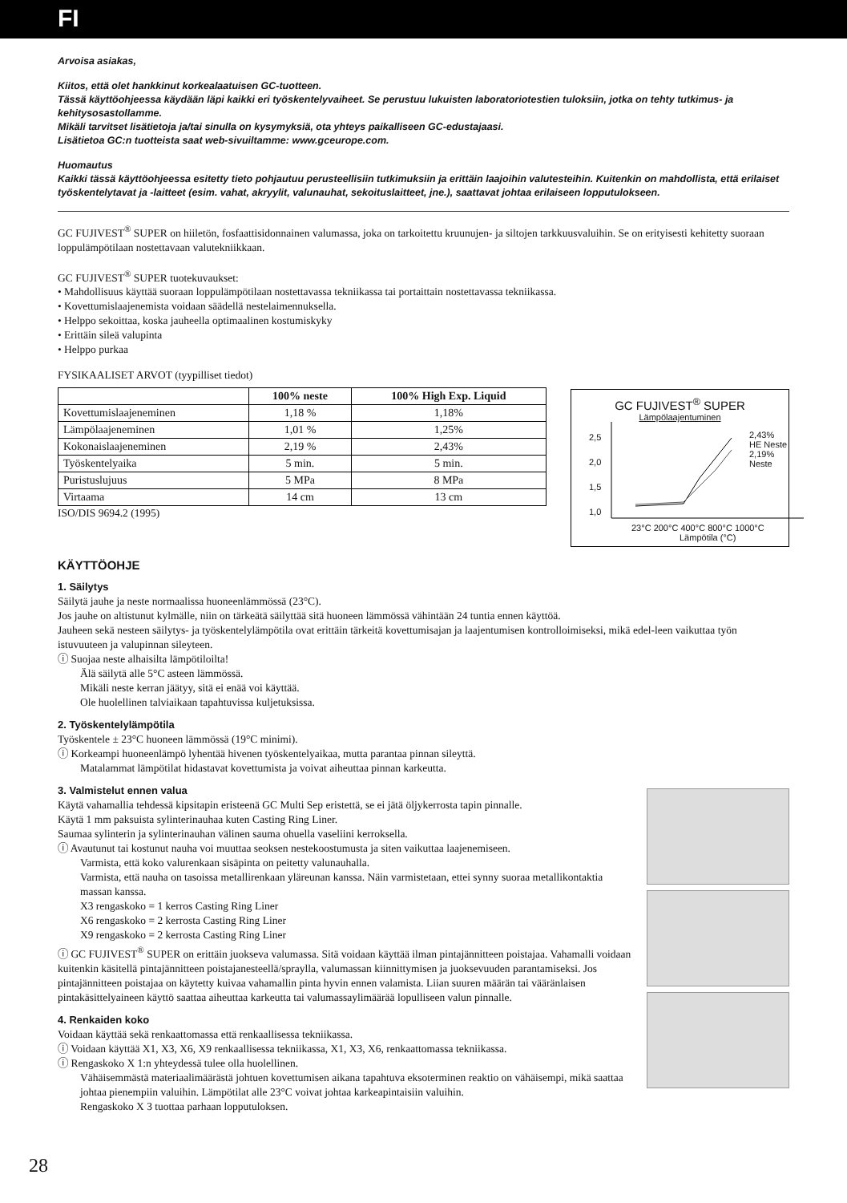FI
Arvoisa asiakas,
Kiitos, että olet hankkinut korkealaatuisen GC-tuotteen.
Tässä käyttöohjeessa käydään läpi kaikki eri työskentelyvaiheet. Se perustuu lukuisten laboratoriotestien tuloksiin, jotka on tehty tutkimus- ja kehitysosastollamme.
Mikäli tarvitset lisätietoja ja/tai sinulla on kysymyksiä, ota yhteys paikalliseen GC-edustajaasi.
Lisätietoa GC:n tuotteista saat web-sivuiltamme: www.gceurope.com.
Huomautus
Kaikki tässä käyttöohjeessa esitetty tieto pohjautuu perusteellisiin tutkimuksiin ja erittäin laajoihin valutesteihin. Kuitenkin on mahdollista, että erilaiset työskentelytavat ja -laitteet (esim. vahat, akryylit, valunauhat, sekoituslaitteet, jne.), saattavat johtaa erilaiseen lopputulokseen.
GC FUJIVEST<sup>®</sup> SUPER on hiiletön, fosfaattisidonnainen valumassa, joka on tarkoitettu kruunujen- ja siltojen tarkkuusvaluihin. Se on erityisesti kehitetty suoraan loppulämpötilaan nostettavaan valutekniikkaan.
GC FUJIVEST<sup>®</sup> SUPER tuotekuvaukset:
• Mahdollisuus käyttää suoraan loppulämpötilaan nostettavassa tekniikassa tai portaittain nostettavassa tekniikassa.
• Kovettumislaajenemista voidaan säädellä nestelaimennuksella.
• Helppo sekoittaa, koska jauheella optimaalinen kostumiskyky
• Erittäin sileä valupinta
• Helppo purkaa
FYSIKAALISET ARVOT (tyypilliset tiedot)
| | 100% neste | 100% High Exp. Liquid |
| --- | --- | --- |
| Kovettumislaajeneminen | 1,18 % | 1,18% |
| Lämpölaajeneminen | 1,01 % | 1,25% |
| Kokonaislaajeneminen | 2,19 % | 2,43% |
| Työskentelyaika | 5 min. | 5 min. |
| Puristuslujuus | 5 MPa | 8 MPa |
| Virtaama | 14 cm | 13 cm |
ISO/DIS 9694.2 (1995)
GC FUJIVEST<sup>®</sup> SUPER
Lämpölaajentuminen
2,43% HE Neste
2,19% Neste
2,5
2,0
1,5
1,0
23°C 200°C 400°C 800°C 1000°C
Lämpötila (°C)
KÄYTTÖOHJE
1. Säilytys
Säilytä jauhe ja neste normaalissa huoneenlämmössä (23°C).
Jos jauhe on altistunut kylmälle, niin on tärkeätä säilyttää sitä huoneen lämmössä vähintään 24 tuntia ennen käyttöä.
Jauheen sekä nesteen säilytys- ja työskentelylämpötila ovat erittäin tärkeitä kovettumisajan ja laajentumisen kontrolloimiseksi, mikä edel-leen vaikuttaa työn istuvuuteen ja valupinnan sileyteen.
ⓘ Suojaa neste alhaisilta lämpötiloilta!
Älä säilytä alle 5°C asteen lämmössä.
Mikäli neste kerran jäätyy, sitä ei enää voi käyttää.
Ole huolellinen talviaikaan tapahtuvissa kuljetuksissa.
2. Työskentelylämpötila
Työskentele ± 23°C huoneen lämmössä (19°C minimi).
ⓘ Korkeampi huoneenlämpö lyhentää hivenen työskentelyaikaa, mutta parantaa pinnan sileyttä.
Matalammat lämpötilat hidastavat kovettumista ja voivat aiheuttaa pinnan karkeutta.
3. Valmistelut ennen valua
Käytä vahamallia tehdessä kipsitapin eristeenä GC Multi Sep eristettä, se ei jätä öljykerrosta tapin pinnalle.
Käytä 1 mm paksuista sylinterinauhaa kuten Casting Ring Liner.
Saumaa sylinterin ja sylinterinauhan välinen sauma ohuella vaseliini kerroksella.
ⓘ Avautunut tai kostunut nauha voi muuttaa seoksen nestekoostumusta ja siten vaikuttaa laajenemiseen.
Varmista, että koko valurenkaan sisäpinta on peitetty valunauhalla.
Varmista, että nauha on tasoissa metallirenkaan yläreunan kanssa. Näin varmistetaan, ettei synny suoraa metallikontaktia massan kanssa.
X3 rengaskoko = 1 kerros Casting Ring Liner
X6 rengaskoko = 2 kerrosta Casting Ring Liner
X9 rengaskoko = 2 kerrosta Casting Ring Liner
ⓘ GC FUJIVEST<sup>®</sup> SUPER on erittäin juokseva valumassa. Sitä voidaan käyttää ilman pintajännitteen poistajaa. Vahamalli voidaan kuitenkin käsitellä pintajännitteen poistajanesteellä/spraylla, valumassan kiinnittymisen ja juoksevuuden parantamiseksi. Jos pintajännitteen poistajaa on käytetty kuivaa vahamallin pinta hyvin ennen valamista. Liian suuren määrän tai vääränlaisen pintakäsittelyaineen käyttö saattaa aiheuttaa karkeutta tai valumassaylimäärää lopulliseen valun pinnalle.
4. Renkaiden koko
Voidaan käyttää sekä renkaattomassa että renkaallisessa tekniikassa.
ⓘ Voidaan käyttää X1, X3, X6, X9 renkaallisessa tekniikassa, X1, X3, X6, renkaattomassa tekniikassa.
ⓘ Rengaskoko X 1:n yhteydessä tulee olla huolellinen.
Vähäisemmästä materiaalimäärästä johtuen kovettumisen aikana tapahtuva eksoterminen reaktio on vähäisempi, mikä saattaa johtaa pienempiin valuihin. Lämpötilat alle 23°C voivat johtaa karkeapintaisiin valuihin.
Rengaskoko X 3 tuottaa parhaan lopputuloksen.
28